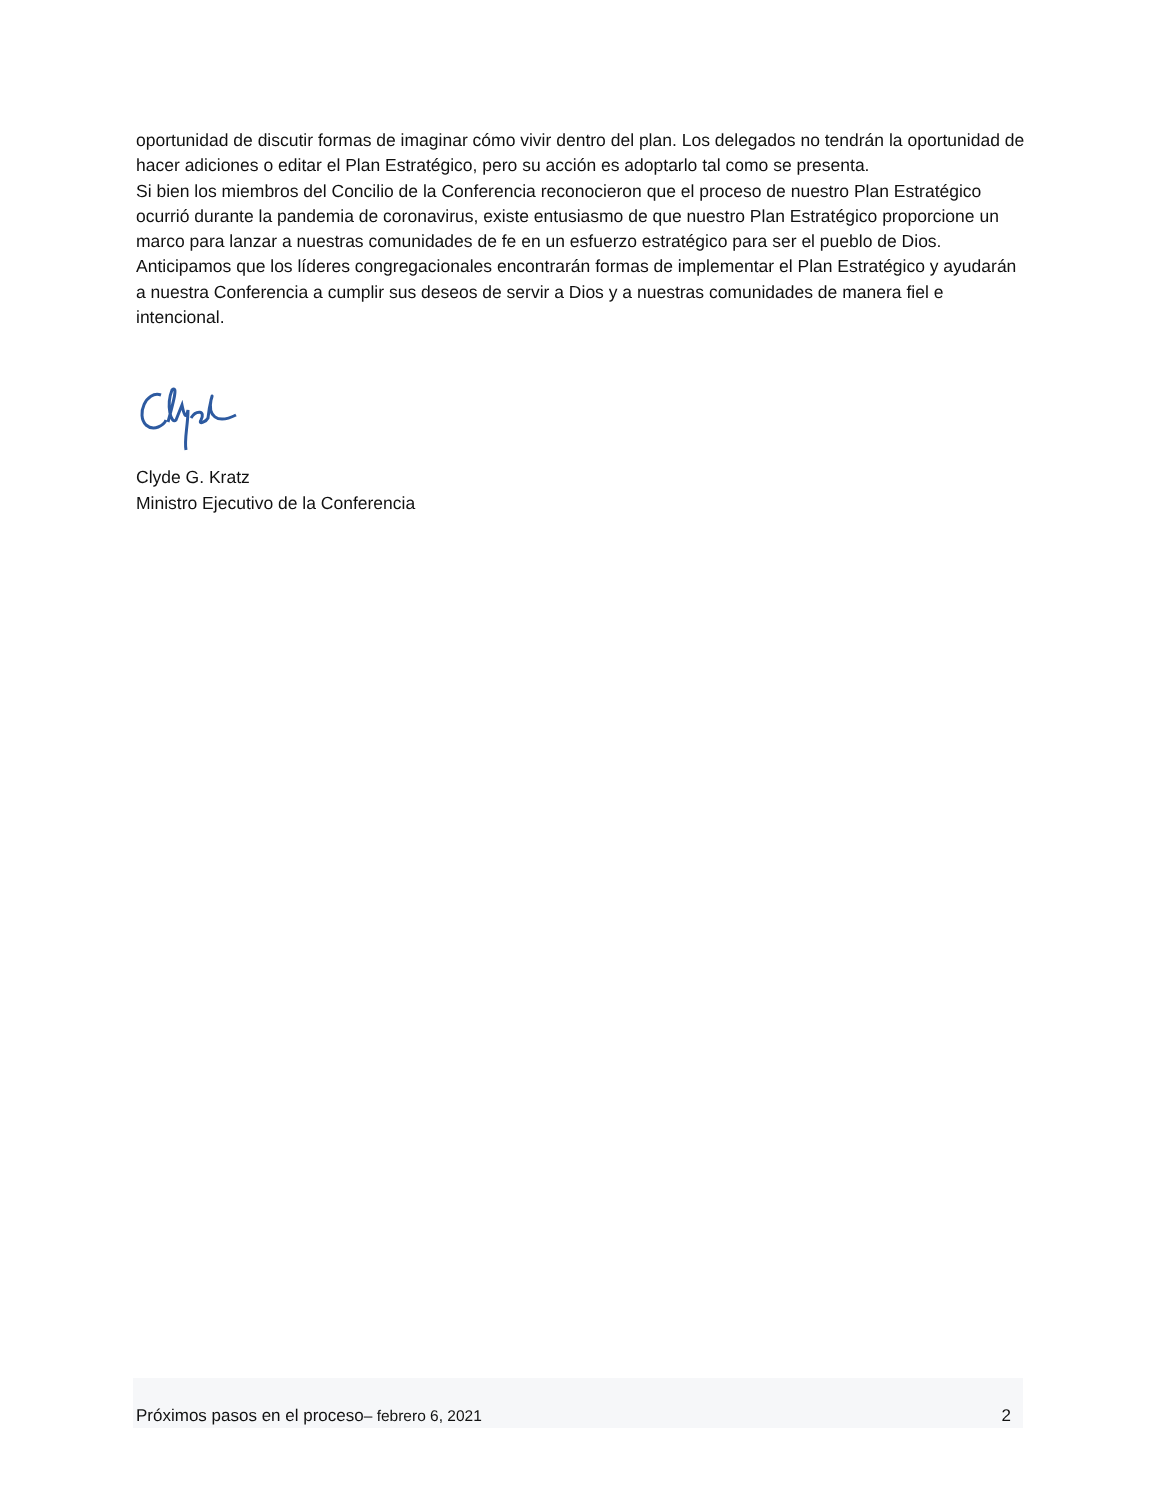oportunidad de discutir formas de imaginar cómo vivir dentro del plan. Los delegados no tendrán la oportunidad de hacer adiciones o editar el Plan Estratégico, pero su acción es adoptarlo tal como se presenta.
Si bien los miembros del Concilio de la Conferencia reconocieron que el proceso de nuestro Plan Estratégico ocurrió durante la pandemia de coronavirus, existe entusiasmo de que nuestro Plan Estratégico proporcione un marco para lanzar a nuestras comunidades de fe en un esfuerzo estratégico para ser el pueblo de Dios. Anticipamos que los líderes congregacionales encontrarán formas de implementar el Plan Estratégico y ayudarán a nuestra Conferencia a cumplir sus deseos de servir a Dios y a nuestras comunidades de manera fiel e intencional.
Clyde G. Kratz
Ministro Ejecutivo de la Conferencia
Próximos pasos en el proceso– febrero 6, 2021 2